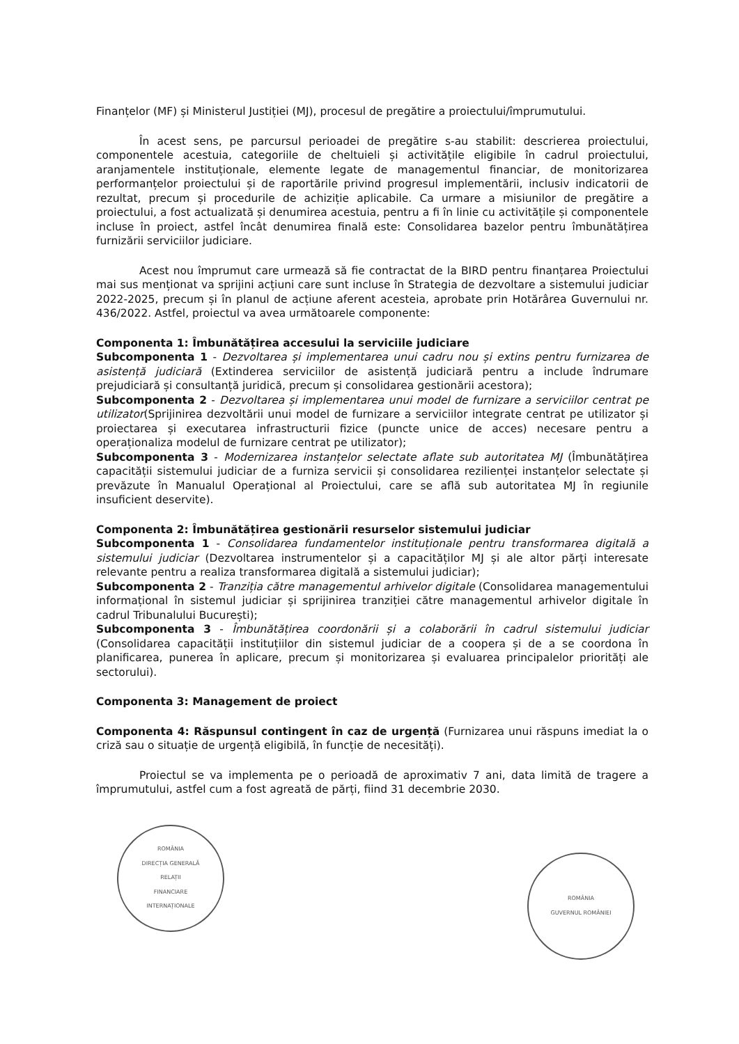Finanțelor (MF) și Ministerul Justiției (MJ), procesul de pregătire a proiectului/împrumutului.
În acest sens, pe parcursul perioadei de pregătire s-au stabilit: descrierea proiectului, componentele acestuia, categoriile de cheltuieli și activitățile eligibile în cadrul proiectului, aranjamentele instituționale, elemente legate de managementul financiar, de monitorizarea performanțelor proiectului și de raportările privind progresul implementării, inclusiv indicatorii de rezultat, precum și procedurile de achiziție aplicabile. Ca urmare a misiunilor de pregătire a proiectului, a fost actualizată și denumirea acestuia, pentru a fi în linie cu activitățile și componentele incluse în proiect, astfel încât denumirea finală este: Consolidarea bazelor pentru îmbunătățirea furnizării serviciilor judiciare.
Acest nou împrumut care urmează să fie contractat de la BIRD pentru finanțarea Proiectului mai sus menționat va sprijini acțiuni care sunt incluse în Strategia de dezvoltare a sistemului judiciar 2022-2025, precum și în planul de acțiune aferent acesteia, aprobate prin Hotărârea Guvernului nr. 436/2022. Astfel, proiectul va avea următoarele componente:
Componenta 1: Îmbunătățirea accesului la serviciile judiciare
Subcomponenta 1 - Dezvoltarea și implementarea unui cadru nou și extins pentru furnizarea de asistență judiciară (Extinderea serviciilor de asistență judiciară pentru a include îndrumare prejudiciară și consultanță juridică, precum și consolidarea gestionării acestora);
Subcomponenta 2 - Dezvoltarea și implementarea unui model de furnizare a serviciilor centrat pe utilizator(Sprijinirea dezvoltării unui model de furnizare a serviciilor integrate centrat pe utilizator și proiectarea și executarea infrastructurii fizice (puncte unice de acces) necesare pentru a operaționaliza modelul de furnizare centrat pe utilizator);
Subcomponenta 3 - Modernizarea instanțelor selectate aflate sub autoritatea MJ (Îmbunătățirea capacității sistemului judiciar de a furniza servicii și consolidarea rezilienței instanțelor selectate și prevăzute în Manualul Operațional al Proiectului, care se află sub autoritatea MJ în regiunile insuficient deservite).
Componenta 2: Îmbunătățirea gestionării resurselor sistemului judiciar
Subcomponenta 1 - Consolidarea fundamentelor instituționale pentru transformarea digitală a sistemului judiciar (Dezvoltarea instrumentelor și a capacităților MJ și ale altor părți interesate relevante pentru a realiza transformarea digitală a sistemului judiciar);
Subcomponenta 2 - Tranziția către managementul arhivelor digitale (Consolidarea managementului informațional în sistemul judiciar și sprijinirea tranziției către managementul arhivelor digitale în cadrul Tribunalului București);
Subcomponenta 3 - Îmbunătățirea coordonării și a colaborării în cadrul sistemului judiciar (Consolidarea capacității instituțiilor din sistemul judiciar de a coopera și de a se coordona în planificarea, punerea în aplicare, precum și monitorizarea și evaluarea principalelor priorități ale sectorului).
Componenta 3: Management de proiect
Componenta 4: Răspunsul contingent în caz de urgență (Furnizarea unui răspuns imediat la o criză sau o situație de urgență eligibilă, în funcție de necesități).
Proiectul se va implementa pe o perioadă de aproximativ 7 ani, data limită de tragere a împrumutului, astfel cum a fost agreată de părți, fiind 31 decembrie 2030.
ROMÂNIA
DIRECȚIA GENERALĂ
RELAȚII
FINANCIARE
INTERNAȚIONALE
ROMÂNIA
GUVERNUL ROMÂNIEI